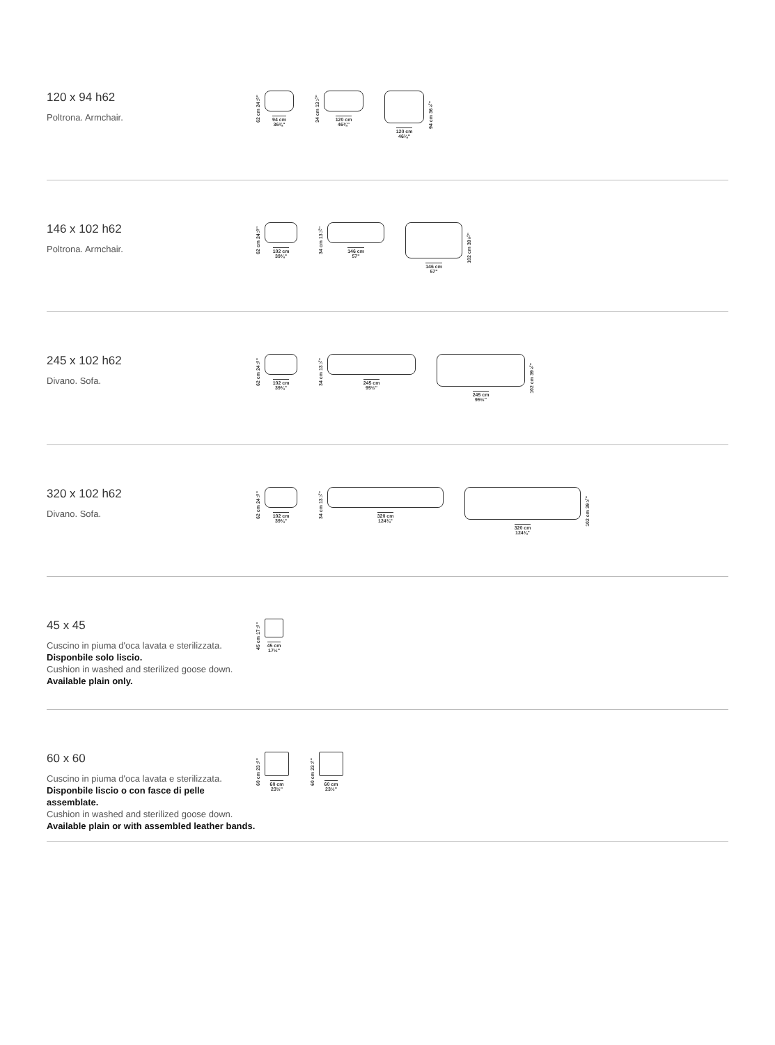120 x 94 h62
Poltrona. Armchair.
62 cm 24½"
94 cm
36¾"
34 cm 13¼"
120 cm
46¾"
120 cm
46¾"
94 cm 36¾"
146 x 102 h62
Poltrona. Armchair.
62 cm 24½"
102 cm
39¾"
34 cm 13¼"
146 cm
57"
146 cm
57"
102 cm 39¾"
245 x 102 h62
Divano. Sofa.
62 cm 24½"
102 cm
39¾"
34 cm 13¼"
245 cm
95½"
245 cm
95½"
102 cm 39¾"
320 x 102 h62
Divano. Sofa.
62 cm 24½"
102 cm
39¾"
34 cm 13¼"
320 cm
124¾"
320 cm
124¾"
102 cm 39¾"
45 x 45
Cuscino in piuma d'oca lavata e sterilizzata.
Disponbile solo liscio.
Cushion in washed and sterilized goose down.
Available plain only.
45 cm 17½"
45 cm
17½"
60 x 60
Cuscino in piuma d'oca lavata e sterilizzata.
Disponbile liscio o con fasce di pelle assemblate.
Cushion in washed and sterilized goose down.
Available plain or with assembled leather bands.
60 cm 23½"
60 cm
23½"
60 cm 23½"
60 cm
23½"